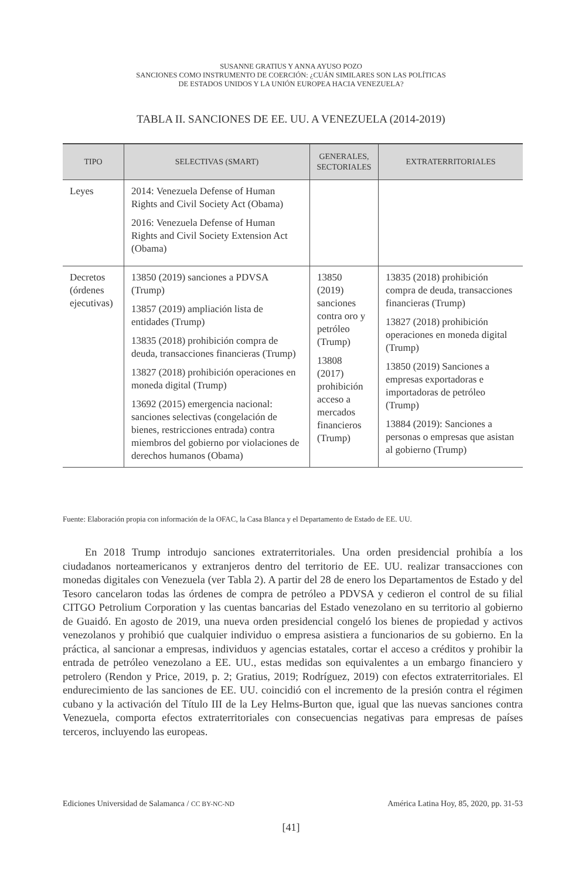SUSANNE GRATIUS Y ANNA AYUSO POZO
SANCIONES COMO INSTRUMENTO DE COERCIÓN: ¿CUÁN SIMILARES SON LAS POLÍTICAS
DE ESTADOS UNIDOS Y LA UNIÓN EUROPEA HACIA VENEZUELA?
TABLA II. SANCIONES DE EE. UU. A VENEZUELA (2014-2019)
| TIPO | SELECTIVAS (SMART) | GENERALES, SECTORIALES | EXTRATERRITORIALES |
| --- | --- | --- | --- |
| Leyes | 2014: Venezuela Defense of Human Rights and Civil Society Act (Obama) 2016: Venezuela Defense of Human Rights and Civil Society Extension Act (Obama) | | |
| Decretos (órdenes ejecutivas) | 13850 (2019) sanciones a PDVSA (Trump) 13857 (2019) ampliación lista de entidades (Trump) 13835 (2018) prohibición compra de deuda, transacciones financieras (Trump) 13827 (2018) prohibición operaciones en moneda digital (Trump) 13692 (2015) emergencia nacional: sanciones selectivas (congelación de bienes, restricciones entrada) contra miembros del gobierno por violaciones de derechos humanos (Obama) | 13850 (2019) sanciones contra oro y petróleo (Trump) 13808 (2017) prohibición acceso a mercados financieros (Trump) | 13835 (2018) prohibición compra de deuda, transacciones financieras (Trump) 13827 (2018) prohibición operaciones en moneda digital (Trump) 13850 (2019) Sanciones a empresas exportadoras e importadoras de petróleo (Trump) 13884 (2019): Sanciones a personas o empresas que asistan al gobierno (Trump) |
Fuente: Elaboración propia con información de la OFAC, la Casa Blanca y el Departamento de Estado de EE. UU.
En 2018 Trump introdujo sanciones extraterritoriales. Una orden presidencial prohibía a los ciudadanos norteamericanos y extranjeros dentro del territorio de EE. UU. realizar transacciones con monedas digitales con Venezuela (ver Tabla 2). A partir del 28 de enero los Departamentos de Estado y del Tesoro cancelaron todas las órdenes de compra de petróleo a PDVSA y cedieron el control de su filial CITGO Petrolium Corporation y las cuentas bancarias del Estado venezolano en su territorio al gobierno de Guaidó. En agosto de 2019, una nueva orden presidencial congeló los bienes de propiedad y activos venezolanos y prohibió que cualquier individuo o empresa asistiera a funcionarios de su gobierno. En la práctica, al sancionar a empresas, individuos y agencias estatales, cortar el acceso a créditos y prohibir la entrada de petróleo venezolano a EE. UU., estas medidas son equivalentes a un embargo financiero y petrolero (Rendon y Price, 2019, p. 2; Gratius, 2019; Rodríguez, 2019) con efectos extraterritoriales. El endurecimiento de las sanciones de EE. UU. coincidió con el incremento de la presión contra el régimen cubano y la activación del Título III de la Ley Helms-Burton que, igual que las nuevas sanciones contra Venezuela, comporta efectos extraterritoriales con consecuencias negativas para empresas de países terceros, incluyendo las europeas.
Ediciones Universidad de Salamanca / CC BY-NC-ND América Latina Hoy, 85, 2020, pp. 31-53
[41]